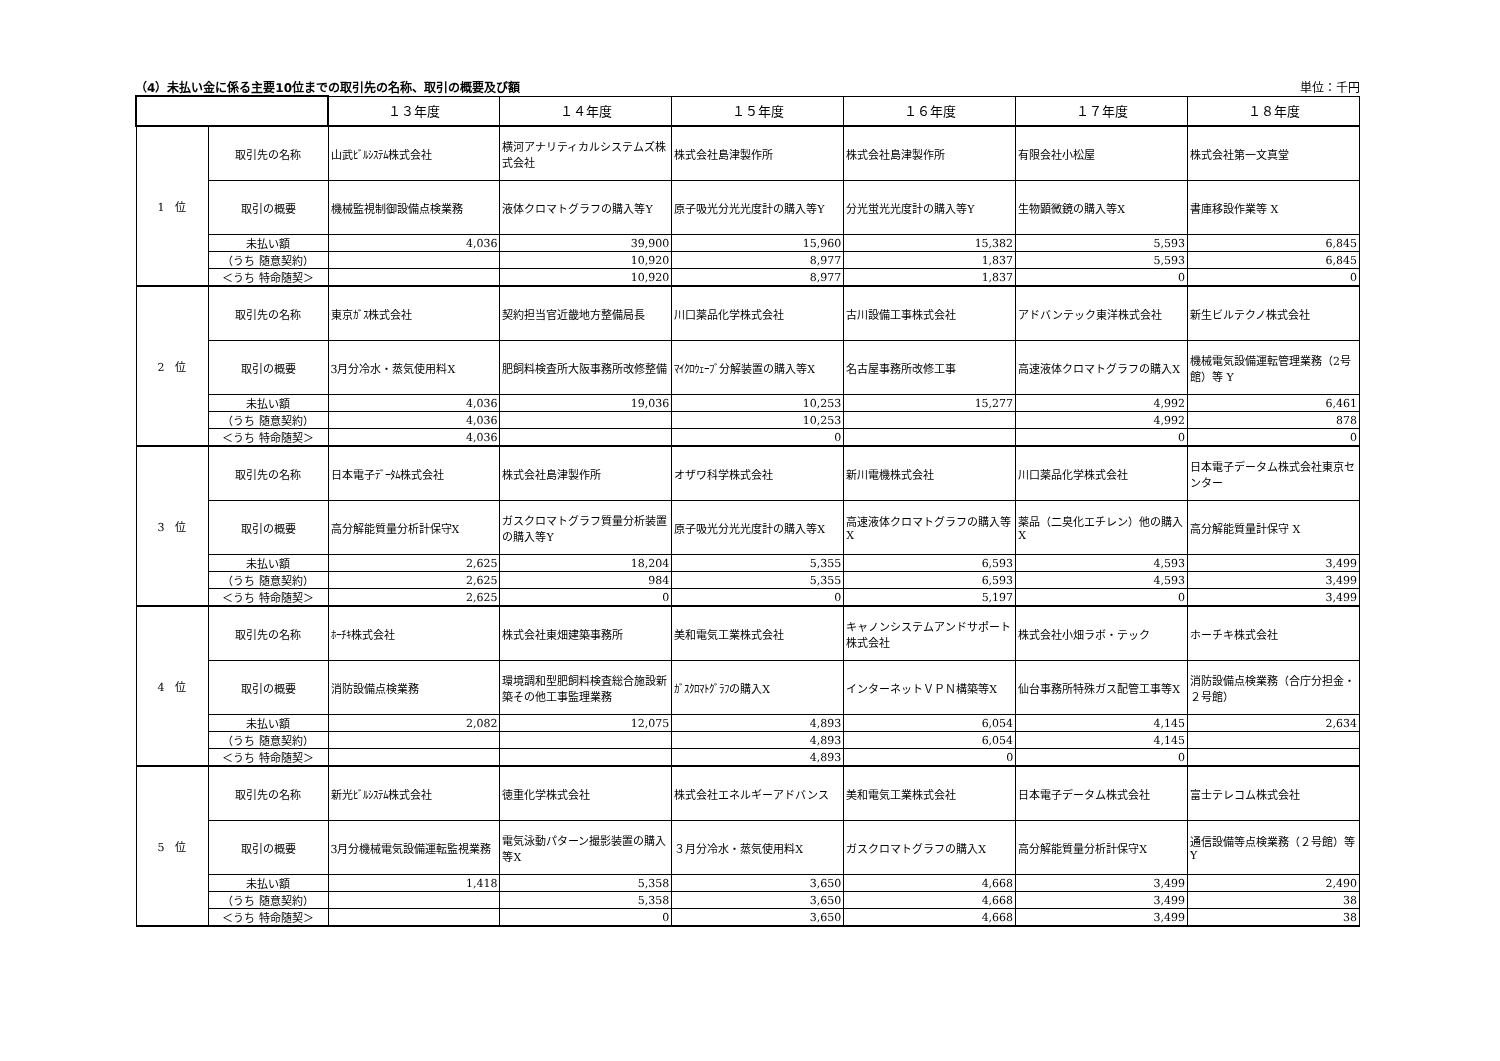（4）未払い金に係る主要10位までの取引先の名称、取引の概要及び額 単位：千円
| | | １３年度 | １４年度 | １５年度 | １６年度 | １７年度 | １８年度 |
| --- | --- | --- | --- | --- | --- | --- | --- |
| 1 位 | 取引先の名称 | 山武ﾋﾞﾙｼｽﾃﾑ株式会社 | 横河アナリティカルシステムズ株式会社 | 株式会社島津製作所 | 株式会社島津製作所 | 有限会社小松屋 | 株式会社第一文真堂 |
| | 取引の概要 | 機械監視制御設備点検業務 | 液体クロマトグラフの購入等Y | 原子吸光分光光度計の購入等Y | 分光蛍光光度計の購入等Y | 生物顕微鏡の購入等X | 書庫移設作業等 X |
| | 未払い額 | 4,036 | 39,900 | 15,960 | 15,382 | 5,593 | 6,845 |
| | （うち 随意契約） | | 10,920 | 8,977 | 1,837 | 5,593 | 6,845 |
| | ＜うち 特命随契＞ | | 10,920 | 8,977 | 1,837 | 0 | 0 |
| 2 位 | 取引先の名称 | 東京ｶﾞｽ株式会社 | 契約担当官近畿地方整備局長 | 川口薬品化学株式会社 | 古川設備工事株式会社 | アドバンテック東洋株式会社 | 新生ビルテクノ株式会社 |
| | 取引の概要 | 3月分冷水・蒸気使用料X | 肥飼料検査所大阪事務所改修整備 | ﾏｲｸﾛｳｪｰﾌﾞ分解装置の購入等X | 名古屋事務所改修工事 | 高速液体クロマトグラフの購入X | 機械電気設備運転管理業務（2号館）等 Y |
| | 未払い額 | 4,036 | 19,036 | 10,253 | 15,277 | 4,992 | 6,461 |
| | （うち 随意契約） | 4,036 | | 10,253 | | 4,992 | 878 |
| | ＜うち 特命随契＞ | 4,036 | | 0 | | 0 | 0 |
| 3 位 | 取引先の名称 | 日本電子ﾃﾞｰﾀﾑ株式会社 | 株式会社島津製作所 | オザワ科学株式会社 | 新川電機株式会社 | 川口薬品化学株式会社 | 日本電子データム株式会社東京センター |
| | 取引の概要 | 高分解能質量分析計保守X | ガスクロマトグラフ質量分析装置の購入等Y | 原子吸光分光光度計の購入等X | 高速液体クロマトグラフの購入等X | 薬品（二臭化エチレン）他の購入X | 高分解能質量計保守 X |
| | 未払い額 | 2,625 | 18,204 | 5,355 | 6,593 | 4,593 | 3,499 |
| | （うち 随意契約） | 2,625 | 984 | 5,355 | 6,593 | 4,593 | 3,499 |
| | ＜うち 特命随契＞ | 2,625 | 0 | 0 | 5,197 | 0 | 3,499 |
| 4 位 | 取引先の名称 | ﾎｰﾁｷ株式会社 | 株式会社東畑建築事務所 | 美和電気工業株式会社 | キャノンシステムアンドサポート株式会社 | 株式会社小畑ラボ・テック | ホーチキ株式会社 |
| | 取引の概要 | 消防設備点検業務 | 環境調和型肥飼料検査総合施設新築その他工事監理業務 | ｶﾞｽｸﾛﾏﾄｸﾞﾗﾌの購入X | インターネットＶＰＮ構築等X | 仙台事務所特殊ガス配管工事等X | 消防設備点検業務（合庁分担金・２号館） |
| | 未払い額 | 2,082 | 12,075 | 4,893 | 6,054 | 4,145 | 2,634 |
| | （うち 随意契約） | | | 4,893 | 6,054 | 4,145 | |
| | ＜うち 特命随契＞ | | | 4,893 | 0 | 0 | |
| 5 位 | 取引先の名称 | 新光ﾋﾞﾙｼｽﾃﾑ株式会社 | 徳重化学株式会社 | 株式会社エネルギーアドバンス | 美和電気工業株式会社 | 日本電子データム株式会社 | 富士テレコム株式会社 |
| | 取引の概要 | 3月分機械電気設備運転監視業務 | 電気泳動パターン撮影装置の購入等X | ３月分冷水・蒸気使用料X | ガスクロマトグラフの購入X | 高分解能質量分析計保守X | 通信設備等点検業務（２号館）等 Y |
| | 未払い額 | 1,418 | 5,358 | 3,650 | 4,668 | 3,499 | 2,490 |
| | （うち 随意契約） | | 5,358 | 3,650 | 4,668 | 3,499 | 38 |
| | ＜うち 特命随契＞ | | 0 | 3,650 | 4,668 | 3,499 | 38 |